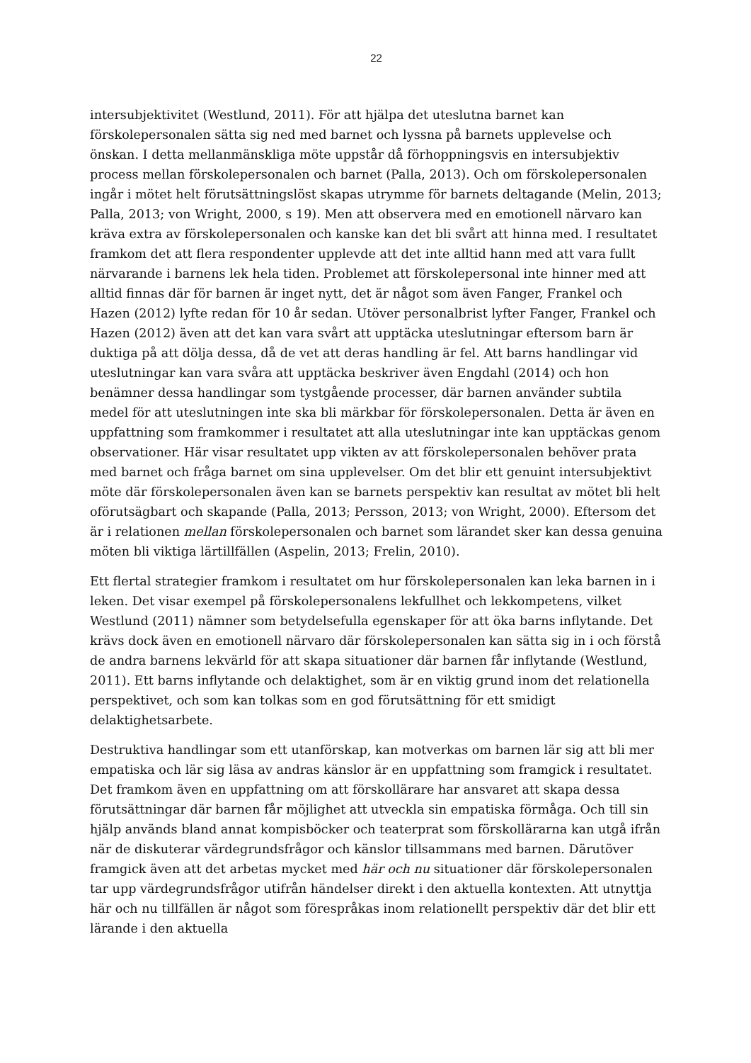22
intersubjektivitet (Westlund, 2011). För att hjälpa det uteslutna barnet kan förskolepersonalen sätta sig ned med barnet och lyssna på barnets upplevelse och önskan. I detta mellanmänskliga möte uppstår då förhoppningsvis en intersubjektiv process mellan förskolepersonalen och barnet (Palla, 2013). Och om förskolepersonalen ingår i mötet helt förutsättningslöst skapas utrymme för barnets deltagande (Melin, 2013; Palla, 2013; von Wright, 2000, s 19). Men att observera med en emotionell närvaro kan kräva extra av förskolepersonalen och kanske kan det bli svårt att hinna med. I resultatet framkom det att flera respondenter upplevde att det inte alltid hann med att vara fullt närvarande i barnens lek hela tiden. Problemet att förskolepersonal inte hinner med att alltid finnas där för barnen är inget nytt, det är något som även Fanger, Frankel och Hazen (2012) lyfte redan för 10 år sedan. Utöver personalbrist lyfter Fanger, Frankel och Hazen (2012) även att det kan vara svårt att upptäcka uteslutningar eftersom barn är duktiga på att dölja dessa, då de vet att deras handling är fel. Att barns handlingar vid uteslutningar kan vara svåra att upptäcka beskriver även Engdahl (2014) och hon benämner dessa handlingar som tystgående processer, där barnen använder subtila medel för att uteslutningen inte ska bli märkbar för förskolepersonalen. Detta är även en uppfattning som framkommer i resultatet att alla uteslutningar inte kan upptäckas genom observationer. Här visar resultatet upp vikten av att förskolepersonalen behöver prata med barnet och fråga barnet om sina upplevelser. Om det blir ett genuint intersubjektivt möte där förskolepersonalen även kan se barnets perspektiv kan resultat av mötet bli helt oförutsägbart och skapande (Palla, 2013; Persson, 2013; von Wright, 2000). Eftersom det är i relationen mellan förskolepersonalen och barnet som lärandet sker kan dessa genuina möten bli viktiga lärtillfällen (Aspelin, 2013; Frelin, 2010).
Ett flertal strategier framkom i resultatet om hur förskolepersonalen kan leka barnen in i leken. Det visar exempel på förskolepersonalens lekfullhet och lekkompetens, vilket Westlund (2011) nämner som betydelsefulla egenskaper för att öka barns inflytande. Det krävs dock även en emotionell närvaro där förskolepersonalen kan sätta sig in i och förstå de andra barnens lekvärld för att skapa situationer där barnen får inflytande (Westlund, 2011). Ett barns inflytande och delaktighet, som är en viktig grund inom det relationella perspektivet, och som kan tolkas som en god förutsättning för ett smidigt delaktighetsarbete.
Destruktiva handlingar som ett utanförskap, kan motverkas om barnen lär sig att bli mer empatiska och lär sig läsa av andras känslor är en uppfattning som framgick i resultatet. Det framkom även en uppfattning om att förskollärare har ansvaret att skapa dessa förutsättningar där barnen får möjlighet att utveckla sin empatiska förmåga. Och till sin hjälp används bland annat kompisböcker och teaterprat som förskollärarna kan utgå ifrån när de diskuterar värdegrundsfrågor och känslor tillsammans med barnen. Därutöver framgick även att det arbetas mycket med här och nu situationer där förskolepersonalen tar upp värdegrundsfrågor utifrån händelser direkt i den aktuella kontexten. Att utnyttja här och nu tillfällen är något som förespråkas inom relationellt perspektiv där det blir ett lärande i den aktuella